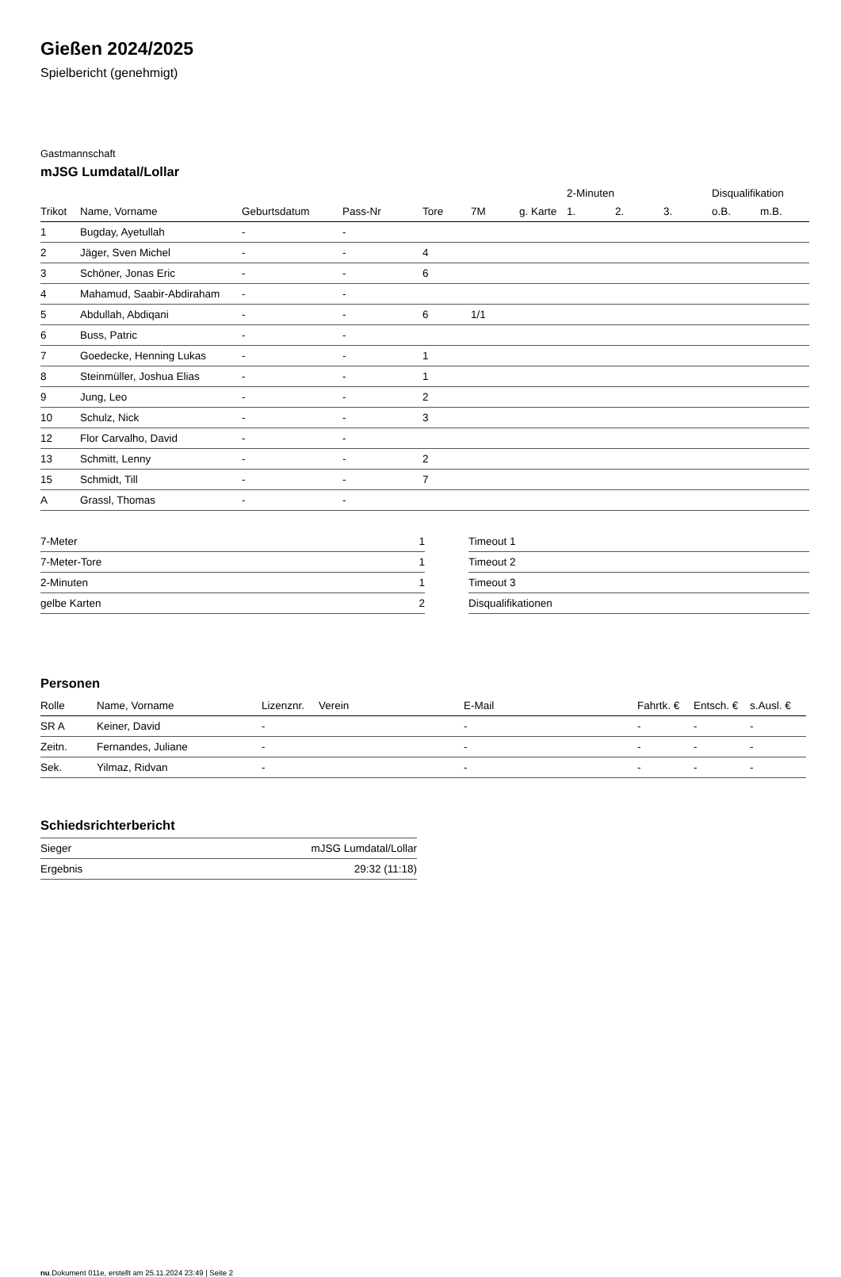Gießen 2024/2025
Spielbericht (genehmigt)
Gastmannschaft
mJSG Lumdatal/Lollar
| | | | | | | | 2-Minuten | | | Disqualifikation | |
| --- | --- | --- | --- | --- | --- | --- | --- | --- | --- | --- | --- |
| Trikot | Name, Vorname | Geburtsdatum | Pass-Nr | Tore | 7M | g. Karte | 1. | 2. | 3. | o.B. | m.B. |
| 1 | Bugday, Ayetullah | - | - | | | | | | | | |
| 2 | Jäger, Sven Michel | - | - | 4 | | | | | | | |
| 3 | Schöner, Jonas Eric | - | - | 6 | | | | | | | |
| 4 | Mahamud, Saabir-Abdiraham | - | - | | | | | | | | |
| 5 | Abdullah, Abdiqani | - | - | 6 | 1/1 | | | | | | |
| 6 | Buss, Patric | - | - | | | | | | | | |
| 7 | Goedecke, Henning Lukas | - | - | 1 | | | | | | | |
| 8 | Steinmüller, Joshua Elias | - | - | 1 | | | | | | | |
| 9 | Jung, Leo | - | - | 2 | | | | | | | |
| 10 | Schulz, Nick | - | - | 3 | | | | | | | |
| 12 | Flor Carvalho, David | - | - | | | | | | | | |
| 13 | Schmitt, Lenny | - | - | 2 | | | | | | | |
| 15 | Schmidt, Till | - | - | 7 | | | | | | | |
| A | Grassl, Thomas | - | - | | | | | | | | |
| 7-Meter | 1 |
| 7-Meter-Tore | 1 |
| 2-Minuten | 1 |
| gelbe Karten | 2 |
| Timeout 1 |
| Timeout 2 |
| Timeout 3 |
| Disqualifikationen |
Personen
| Rolle | Name, Vorname | Lizenznr. | Verein | E-Mail | Fahrtk. € | Entsch. € | s.Ausl. € |
| --- | --- | --- | --- | --- | --- | --- | --- |
| SR A | Keiner, David | - | | - | - | - | - |
| Zeitn. | Fernandes, Juliane | - | | - | - | - | - |
| Sek. | Yilmaz, Ridvan | - | | - | - | - | - |
Schiedsrichterbericht
| Sieger | mJSG Lumdatal/Lollar |
| Ergebnis | 29:32 (11:18) |
nu.Dokument 011e, erstellt am 25.11.2024 23:49 | Seite 2